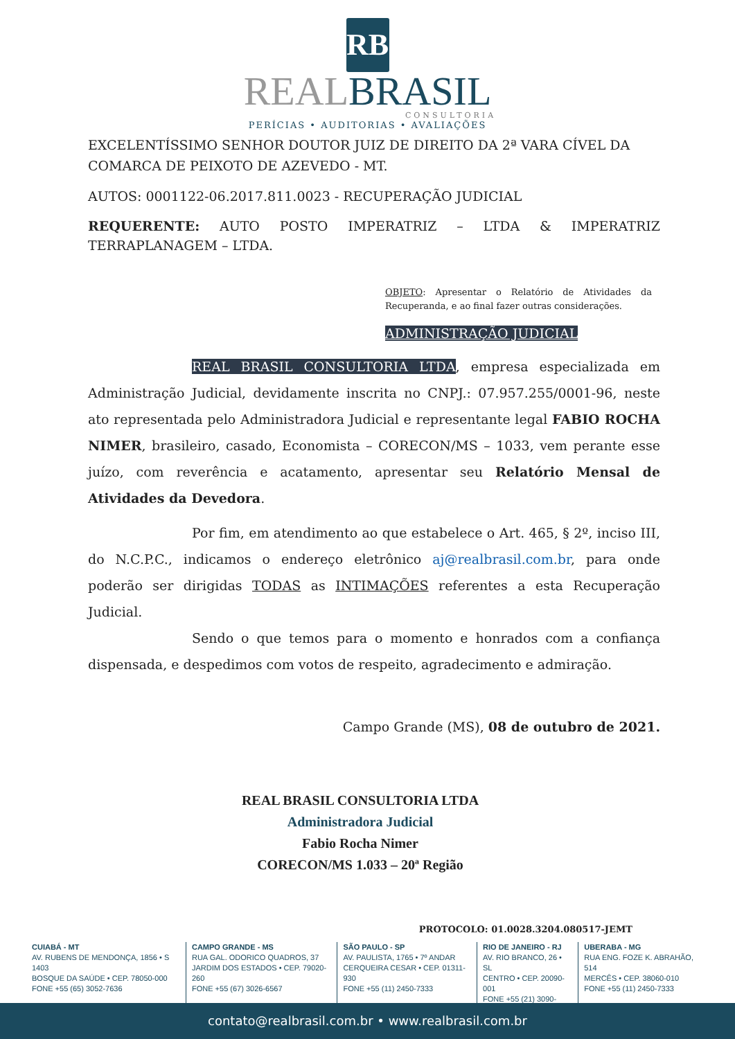RB
REALBRASIL
CONSULTORIA
PERÍCIAS • AUDITORIAS • AVALIAÇÕES
EXCELENTÍSSIMO SENHOR DOUTOR JUIZ DE DIREITO DA 2ª VARA CÍVEL DA COMARCA DE PEIXOTO DE AZEVEDO - MT.
AUTOS: 0001122-06.2017.811.0023 - RECUPERAÇÃO JUDICIAL
REQUERENTE: AUTO POSTO IMPERATRIZ – LTDA & IMPERATRIZ TERRAPLANAGEM – LTDA.
OBJETO: Apresentar o Relatório de Atividades da Recuperanda, e ao final fazer outras considerações.
ADMINISTRAÇÃO JUDICIAL
REAL BRASIL CONSULTORIA LTDA, empresa especializada em Administração Judicial, devidamente inscrita no CNPJ.: 07.957.255/0001-96, neste ato representada pelo Administradora Judicial e representante legal FABIO ROCHA NIMER, brasileiro, casado, Economista – CORECON/MS – 1033, vem perante esse juízo, com reverência e acatamento, apresentar seu Relatório Mensal de Atividades da Devedora.
Por fim, em atendimento ao que estabelece o Art. 465, § 2º, inciso III, do N.C.P.C., indicamos o endereço eletrônico aj@realbrasil.com.br, para onde poderão ser dirigidas TODAS as INTIMAÇÕES referentes a esta Recuperação Judicial.
Sendo o que temos para o momento e honrados com a confiança dispensada, e despedimos com votos de respeito, agradecimento e admiração.
Campo Grande (MS), 08 de outubro de 2021.
REAL BRASIL CONSULTORIA LTDA
Administradora Judicial
Fabio Rocha Nimer
CORECON/MS 1.033 – 20ª Região
PROTOCOLO: 01.0028.3204.080517-JEMT
CUIABÁ - MT
AV. RUBENS DE MENDONÇA, 1856 • S 1403
BOSQUE DA SAÚDE • CEP. 78050-000
FONE +55 (65) 3052-7636
CAMPO GRANDE - MS
RUA GAL. ODORICO QUADROS, 37
JARDIM DOS ESTADOS • CEP. 79020-260
FONE +55 (67) 3026-6567
SÃO PAULO - SP
AV. PAULISTA, 1765 • 7º ANDAR
CERQUEIRA CESAR • CEP. 01311-930
FONE +55 (11) 2450-7333
RIO DE JANEIRO - RJ
AV. RIO BRANCO, 26 • SL
CENTRO • CEP. 20090-001
FONE +55 (21) 3090-2024
UBERABA - MG
RUA ENG. FOZE K. ABRAHÃO, 514
MERCÊS • CEP. 38060-010
FONE +55 (11) 2450-7333
contato@realbrasil.com.br • www.realbrasil.com.br